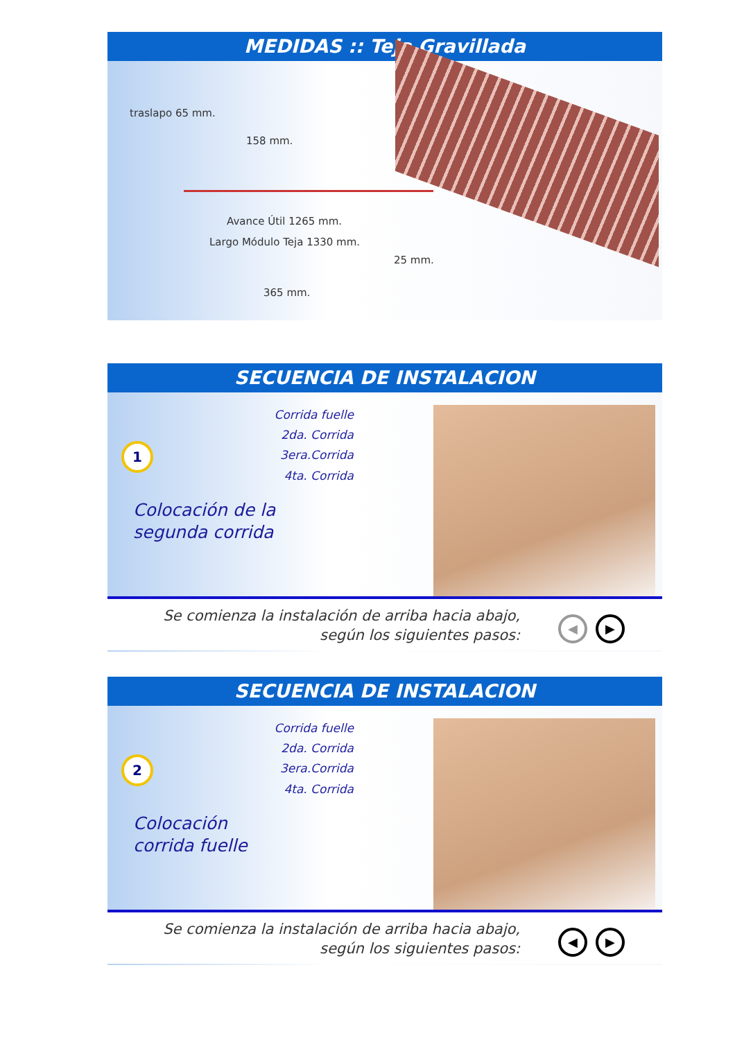MEDIDAS :: Teja Gravillada
traslapo 65 mm.
158 mm.
Avance Útil 1265 mm.
Largo Módulo Teja 1330 mm.
25 mm.
365 mm.
SECUENCIA DE INSTALACION
Corrida fuelle
2da. Corrida
3era.Corrida
4ta. Corrida
1
Colocación de la
segunda corrida
Se comienza la instalación de arriba hacia abajo,
según los siguientes pasos:
◀ ▶
SECUENCIA DE INSTALACION
Corrida fuelle
2da. Corrida
3era.Corrida
4ta. Corrida
2
Colocación
corrida fuelle
Se comienza la instalación de arriba hacia abajo,
según los siguientes pasos:
◀ ▶